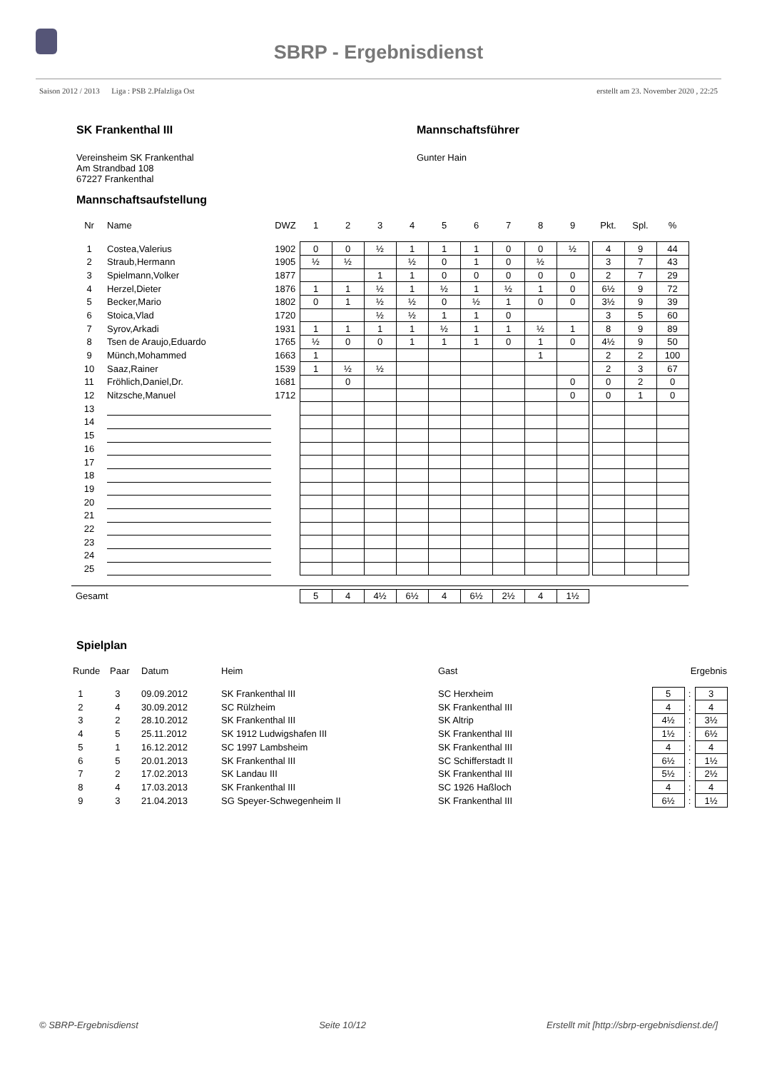SBRP - Ergebnisdienst
Saison 2012 / 2013 Liga : PSB 2.Pfalzliga Ost erstellt am 23. November 2020 , 22:25
SK Frankenthal III
Vereinsheim SK Frankenthal
Am Strandbad 108
67227 Frankenthal
Mannschaftsführer
Gunter Hain
Mannschaftsaufstellung
| Nr | Name | DWZ | 1 | 2 | 3 | 4 | 5 | 6 | 7 | 8 | 9 | | Pkt. | Spl. | % |
| --- | --- | --- | --- | --- | --- | --- | --- | --- | --- | --- | --- | --- | --- | --- | --- |
| 1 | Costea,Valerius | 1902 | 0 | 0 | ½ | 1 | 1 | 1 | 0 | 0 | ½ | | 4 | 9 | 44 |
| 2 | Straub,Hermann | 1905 | ½ | ½ | | ½ | 0 | 1 | 0 | ½ | | | 3 | 7 | 43 |
| 3 | Spielmann,Volker | 1877 | | | 1 | 1 | 0 | 0 | 0 | 0 | 0 | | 2 | 7 | 29 |
| 4 | Herzel,Dieter | 1876 | 1 | 1 | ½ | 1 | ½ | 1 | ½ | 1 | 0 | | 6½ | 9 | 72 |
| 5 | Becker,Mario | 1802 | 0 | 1 | ½ | ½ | 0 | ½ | 1 | 0 | 0 | | 3½ | 9 | 39 |
| 6 | Stoica,Vlad | 1720 | | | ½ | ½ | 1 | 1 | 0 | | | | 3 | 5 | 60 |
| 7 | Syrov,Arkadi | 1931 | 1 | 1 | 1 | 1 | ½ | 1 | 1 | ½ | 1 | | 8 | 9 | 89 |
| 8 | Tsen de Araujo,Eduardo | 1765 | ½ | 0 | 0 | 1 | 1 | 1 | 0 | 1 | 0 | | 4½ | 9 | 50 |
| 9 | Münch,Mohammed | 1663 | 1 | | | | | | | 1 | | | 2 | 2 | 100 |
| 10 | Saaz,Rainer | 1539 | 1 | ½ | ½ | | | | | | | | 2 | 3 | 67 |
| 11 | Fröhlich,Daniel,Dr. | 1681 | | 0 | | | | | | | 0 | | 0 | 2 | 0 |
| 12 | Nitzsche,Manuel | 1712 | | | | | | | | | 0 | | 0 | 1 | 0 |
| 13 | | | | | | | | | | | | | | | |
| 14 | | | | | | | | | | | | | | | |
| 15 | | | | | | | | | | | | | | | |
| 16 | | | | | | | | | | | | | | | |
| 17 | | | | | | | | | | | | | | | |
| 18 | | | | | | | | | | | | | | | |
| 19 | | | | | | | | | | | | | | | |
| 20 | | | | | | | | | | | | | | | |
| 21 | | | | | | | | | | | | | | | |
| 22 | | | | | | | | | | | | | | | |
| 23 | | | | | | | | | | | | | | | |
| 24 | | | | | | | | | | | | | | | |
| 25 | | | | | | | | | | | | | | | |
| Gesamt | | | 5 | 4 | 4½ | 6½ | 4 | 6½ | 2½ | 4 | 1½ | | | | |
Spielplan
| Runde | Paar | Datum | Heim | Gast | Ergebnis | | |
| --- | --- | --- | --- | --- | --- | --- | --- |
| 1 | 3 | 09.09.2012 | SK Frankenthal III | SC Herxheim | 5 | : | 3 |
| 2 | 4 | 30.09.2012 | SC Rülzheim | SK Frankenthal III | 4 | : | 4 |
| 3 | 2 | 28.10.2012 | SK Frankenthal III | SK Altrip | 4½ | : | 3½ |
| 4 | 5 | 25.11.2012 | SK 1912 Ludwigshafen III | SK Frankenthal III | 1½ | : | 6½ |
| 5 | 1 | 16.12.2012 | SC 1997 Lambsheim | SK Frankenthal III | 4 | : | 4 |
| 6 | 5 | 20.01.2013 | SK Frankenthal III | SC Schifferstadt II | 6½ | : | 1½ |
| 7 | 2 | 17.02.2013 | SK Landau III | SK Frankenthal III | 5½ | : | 2½ |
| 8 | 4 | 17.03.2013 | SK Frankenthal III | SC 1926 Haßloch | 4 | : | 4 |
| 9 | 3 | 21.04.2013 | SG Speyer-Schwegenheim II | SK Frankenthal III | 6½ | : | 1½ |
© SBRP-Ergebnisdienst Seite 10/12 Erstellt mit [http://sbrp-ergebnisdienst.de/]